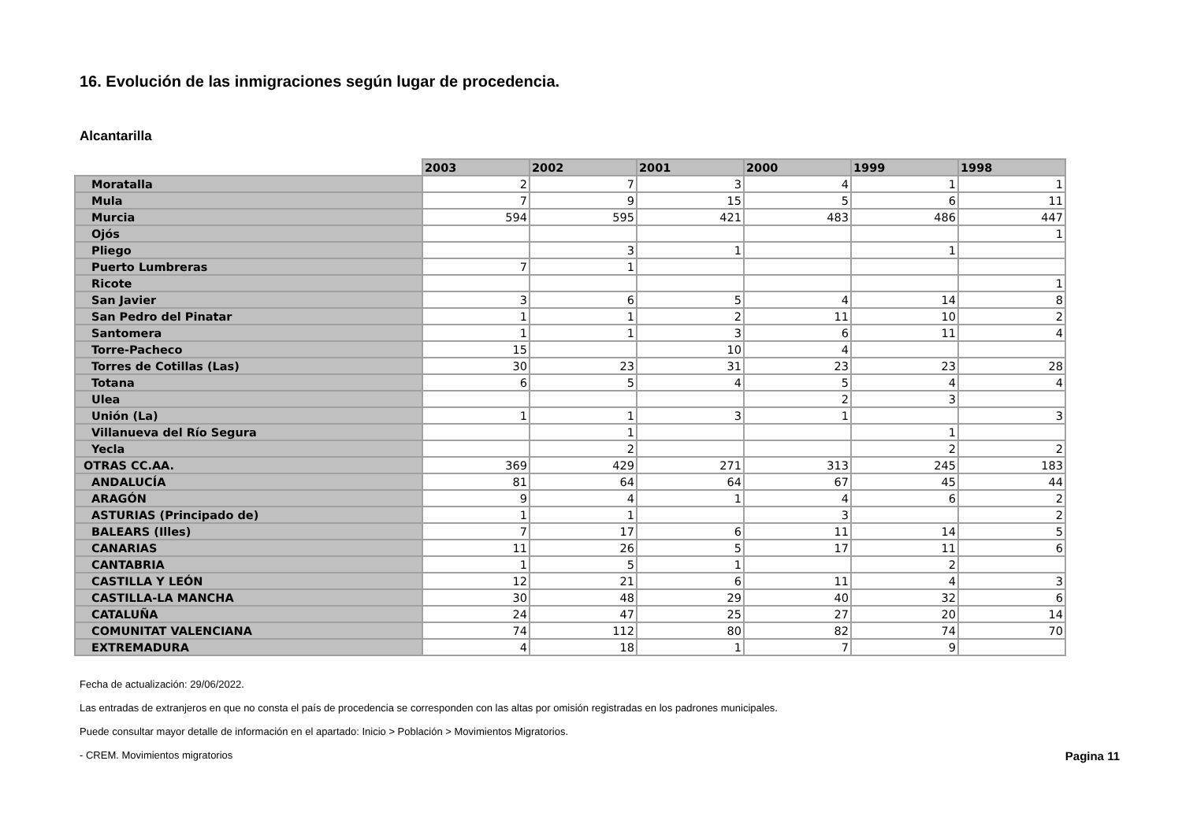16. Evolución de las inmigraciones según lugar de procedencia.
Alcantarilla
| | 2003 | 2002 | 2001 | 2000 | 1999 | 1998 |
| --- | --- | --- | --- | --- | --- | --- |
| Moratalla | 2 | 7 | 3 | 4 | 1 | 1 |
| Mula | 7 | 9 | 15 | 5 | 6 | 11 |
| Murcia | 594 | 595 | 421 | 483 | 486 | 447 |
| Ojós | | | | | | 1 |
| Pliego | | 3 | 1 | | 1 | |
| Puerto Lumbreras | 7 | 1 | | | | |
| Ricote | | | | | | 1 |
| San Javier | 3 | 6 | 5 | 4 | 14 | 8 |
| San Pedro del Pinatar | 1 | 1 | 2 | 11 | 10 | 2 |
| Santomera | 1 | 1 | 3 | 6 | 11 | 4 |
| Torre-Pacheco | 15 | | 10 | 4 | | |
| Torres de Cotillas (Las) | 30 | 23 | 31 | 23 | 23 | 28 |
| Totana | 6 | 5 | 4 | 5 | 4 | 4 |
| Ulea | | | | 2 | 3 | |
| Unión (La) | 1 | 1 | 3 | 1 | | 3 |
| Villanueva del Río Segura | | 1 | | | 1 | |
| Yecla | | 2 | | | 2 | 2 |
| OTRAS CC.AA. | 369 | 429 | 271 | 313 | 245 | 183 |
| ANDALUCÍA | 81 | 64 | 64 | 67 | 45 | 44 |
| ARAGÓN | 9 | 4 | 1 | 4 | 6 | 2 |
| ASTURIAS (Principado de) | 1 | 1 | | 3 | | 2 |
| BALEARS (Illes) | 7 | 17 | 6 | 11 | 14 | 5 |
| CANARIAS | 11 | 26 | 5 | 17 | 11 | 6 |
| CANTABRIA | 1 | 5 | 1 | | 2 | |
| CASTILLA Y LEÓN | 12 | 21 | 6 | 11 | 4 | 3 |
| CASTILLA-LA MANCHA | 30 | 48 | 29 | 40 | 32 | 6 |
| CATALUÑA | 24 | 47 | 25 | 27 | 20 | 14 |
| COMUNITAT VALENCIANA | 74 | 112 | 80 | 82 | 74 | 70 |
| EXTREMADURA | 4 | 18 | 1 | 7 | 9 | |
Fecha de actualización: 29/06/2022.
Las entradas de extranjeros en que no consta el país de procedencia se corresponden con las altas por omisión registradas en los padrones municipales.
Puede consultar mayor detalle de información en el apartado: Inicio > Población > Movimientos Migratorios.
- CREM. Movimientos migratorios Pagina 11